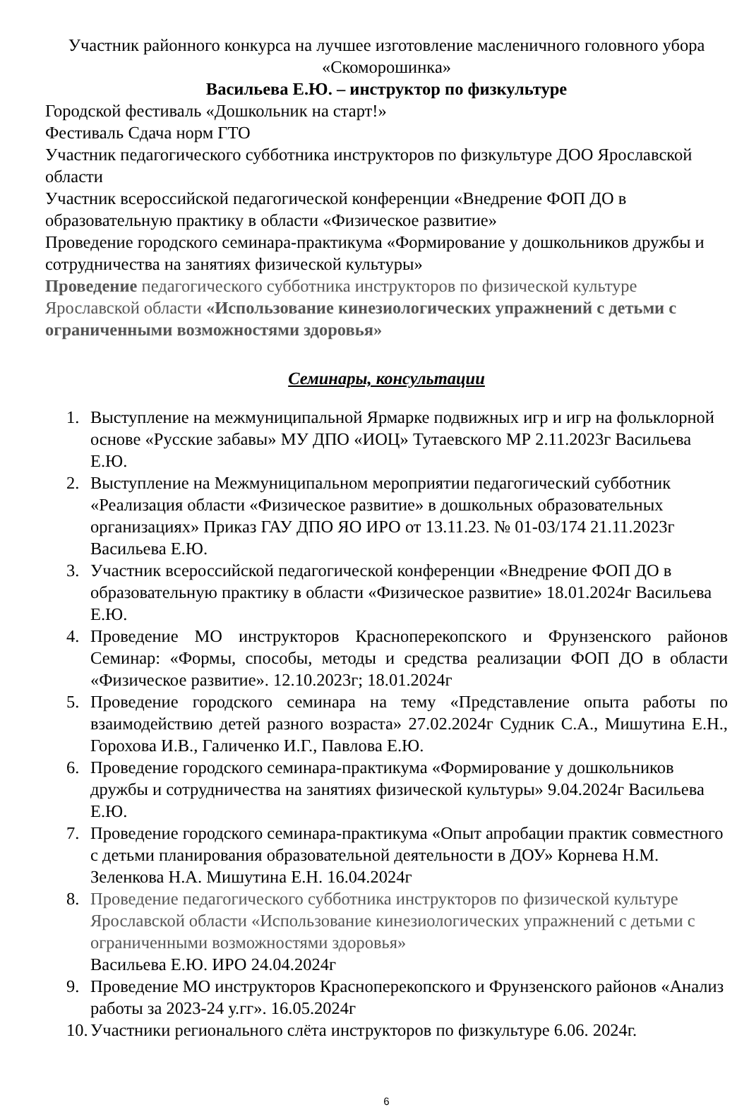Участник районного конкурса на лучшее изготовление масленичного головного убора «Скоморошинка»
Васильева Е.Ю. – инструктор по физкультуре
Городской фестиваль «Дошкольник на старт!»
Фестиваль Сдача норм ГТО
Участник педагогического субботника инструкторов по физкультуре ДОО Ярославской области
Участник всероссийской педагогической конференции «Внедрение ФОП ДО в образовательную практику в области «Физическое развитие»
Проведение городского семинара-практикума «Формирование у дошкольников дружбы и сотрудничества на занятиях физической культуры»
Проведение педагогического субботника инструкторов по физической культуре Ярославской области «Использование кинезиологических упражнений с детьми с ограниченными возможностями здоровья»
Семинары, консультации
1. Выступление на межмуниципальной Ярмарке подвижных игр и игр на фольклорной основе «Русские забавы» МУ ДПО «ИОЦ» Тутаевского МР 2.11.2023г Васильева Е.Ю.
2. Выступление на Межмуниципальном мероприятии педагогический субботник «Реализация области «Физическое развитие» в дошкольных образовательных организациях» Приказ ГАУ ДПО ЯО ИРО от 13.11.23. № 01-03/174 21.11.2023г Васильева Е.Ю.
3. Участник всероссийской педагогической конференции «Внедрение ФОП ДО в образовательную практику в области «Физическое развитие» 18.01.2024г Васильева Е.Ю.
4. Проведение МО инструкторов Красноперекопского и Фрунзенского районов Семинар: «Формы, способы, методы и средства реализации ФОП ДО в области «Физическое развитие». 12.10.2023г; 18.01.2024г
5. Проведение городского семинара на тему «Представление опыта работы по взаимодействию детей разного возраста» 27.02.2024г Судник С.А., Мишутина Е.Н., Горохова И.В., Галиченко И.Г., Павлова Е.Ю.
6. Проведение городского семинара-практикума «Формирование у дошкольников дружбы и сотрудничества на занятиях физической культуры» 9.04.2024г Васильева Е.Ю.
7. Проведение городского семинара-практикума «Опыт апробации практик совместного с детьми планирования образовательной деятельности в ДОУ» Корнева Н.М. Зеленкова Н.А. Мишутина Е.Н. 16.04.2024г
8. Проведение педагогического субботника инструкторов по физической культуре Ярославской области «Использование кинезиологических упражнений с детьми с ограниченными возможностями здоровья»
Васильева Е.Ю. ИРО 24.04.2024г
9. Проведение МО инструкторов Красноперекопского и Фрунзенского районов «Анализ работы за 2023-24 у.гг». 16.05.2024г
10. Участники регионального слёта инструкторов по физкультуре 6.06. 2024г.
6